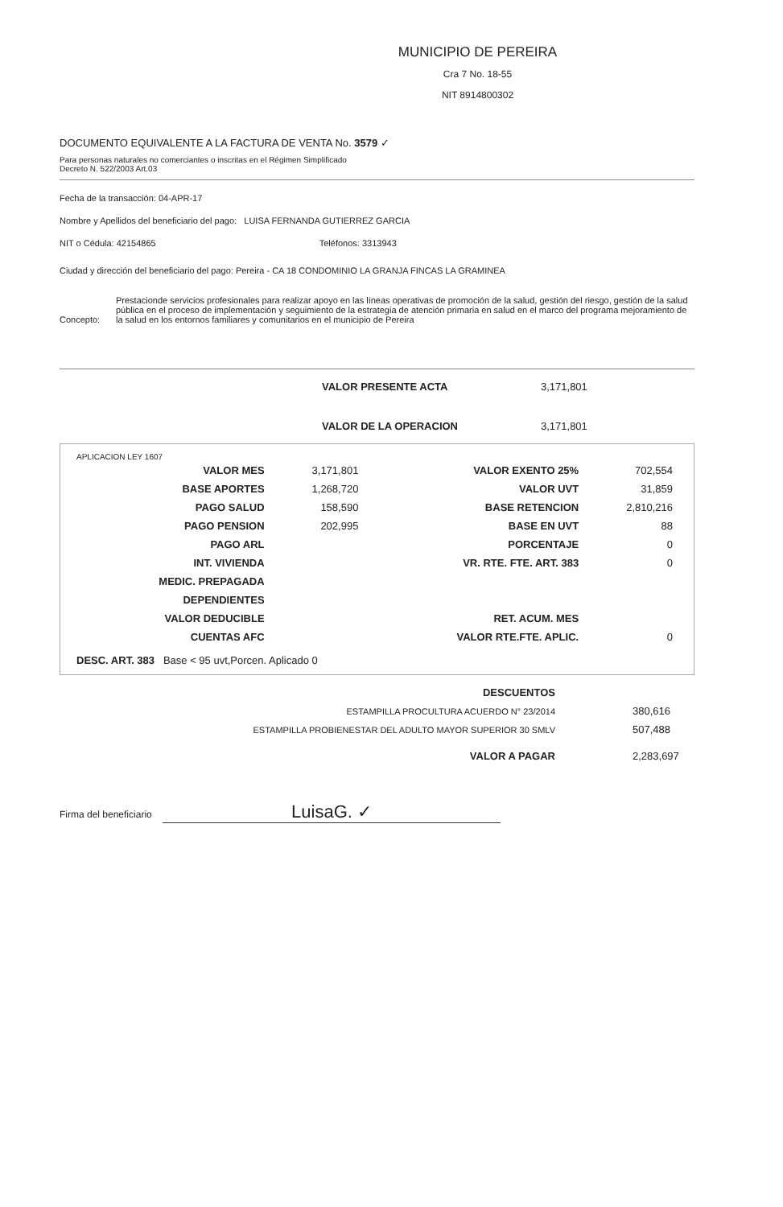MUNICIPIO DE PEREIRA
Cra 7 No. 18-55
NIT 8914800302
DOCUMENTO EQUIVALENTE A LA FACTURA DE VENTA No. 3579 ✓
Para personas naturales no comerciantes o inscritas en el Régimen Simplificado
Decreto N. 522/2003 Art.03
Fecha de la transacción: 04-APR-17
Nombre y Apellidos del beneficiario del pago: LUISA FERNANDA GUTIERREZ GARCIA
NIT o Cédula: 42154865 Teléfonos: 3313943
Ciudad y dirección del beneficiario del pago: Pereira - CA 18 CONDOMINIO LA GRANJA FINCAS LA GRAMINEA
Concepto: Prestacionde servicios profesionales para realizar apoyo en las líneas operativas de promoción de la salud, gestión del riesgo, gestión de la salud pública en el proceso de implementación y seguimiento de la estrategia de atención primaria en salud en el marco del programa mejoramiento de la salud en los entornos familiares y comunitarios en el municipio de Pereira
| VALOR PRESENTE ACTA | 3,171,801 |
| VALOR DE LA OPERACION | 3,171,801 |
APLICACION LEY 1607
| VALOR MES | 3,171,801 | VALOR EXENTO 25% | 702,554 |
| BASE APORTES | 1,268,720 | VALOR UVT | 31,859 |
| PAGO SALUD | 158,590 | BASE RETENCION | 2,810,216 |
| PAGO PENSION | 202,995 | BASE EN UVT | 88 |
| PAGO ARL | | PORCENTAJE | 0 |
| INT. VIVIENDA | | VR. RTE. FTE. ART. 383 | 0 |
| MEDIC. PREPAGADA | | | |
| DEPENDIENTES | | | |
| VALOR DEDUCIBLE | | RET. ACUM. MES | |
| CUENTAS AFC | | VALOR RTE.FTE. APLIC. | 0 |
DESC. ART. 383 Base < 95 uvt,Porcen. Aplicado 0
| DESCUENTOS | |
| ESTAMPILLA PROCULTURA ACUERDO N° 23/2014 | 380,616 |
| ESTAMPILLA PROBIENESTAR DEL ADULTO MAYOR SUPERIOR 30 SMLV | 507,488 |
| VALOR A PAGAR | 2,283,697 |
Firma del beneficiario LuisaG. ✓